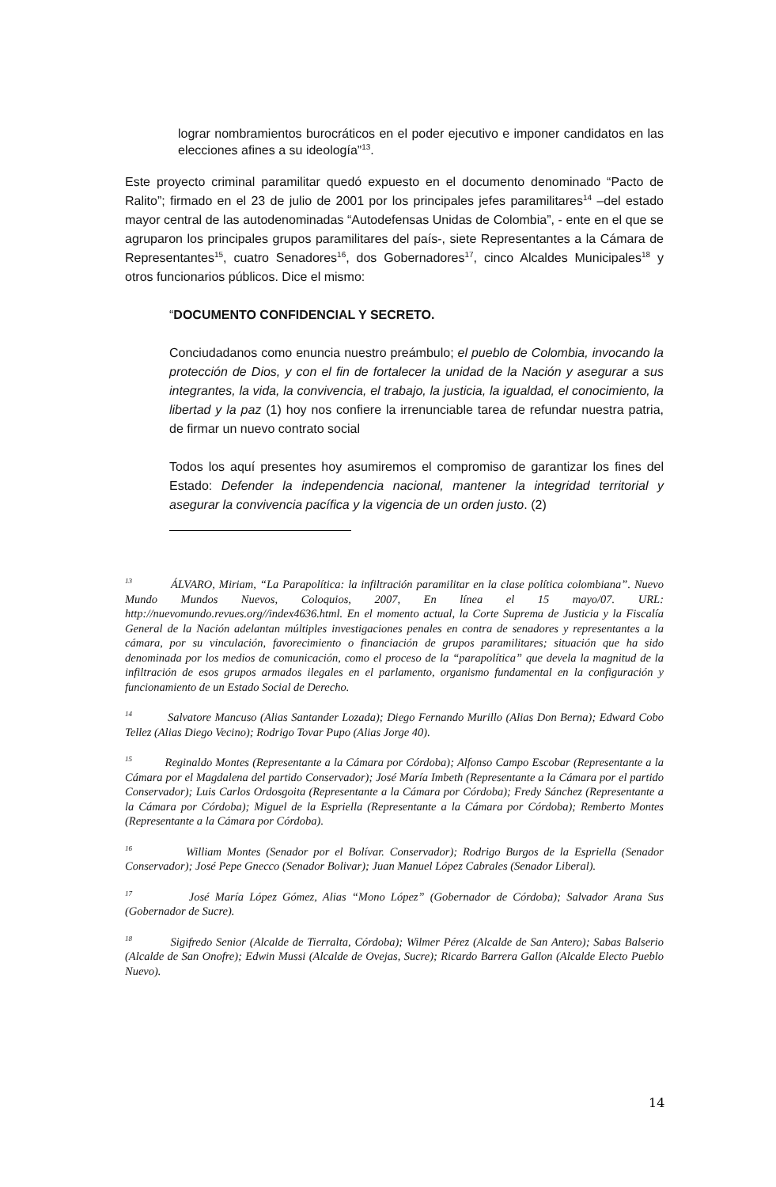lograr nombramientos burocráticos en el poder ejecutivo e imponer candidatos en las elecciones afines a su ideología”<sup>13</sup>.
Este proyecto criminal paramilitar quedó expuesto en el documento denominado “Pacto de Ralito”; firmado en el 23 de julio de 2001 por los principales jefes paramilitares<sup>14</sup> –del estado mayor central de las autodenominadas “Autodefensas Unidas de Colombia”, - ente en el que se agruparon los principales grupos paramilitares del país-, siete Representantes a la Cámara de Representantes<sup>15</sup>, cuatro Senadores<sup>16</sup>, dos Gobernadores<sup>17</sup>, cinco Alcaldes Municipales<sup>18</sup> y otros funcionarios públicos. Dice el mismo:
“DOCUMENTO CONFIDENCIAL Y SECRETO.
Conciudadanos como enuncia nuestro preámbulo; el pueblo de Colombia, invocando la protección de Dios, y con el fin de fortalecer la unidad de la Nación y asegurar a sus integrantes, la vida, la convivencia, el trabajo, la justicia, la igualdad, el conocimiento, la libertad y la paz (1) hoy nos confiere la irrenunciable tarea de refundar nuestra patria, de firmar un nuevo contrato social
Todos los aquí presentes hoy asumiremos el compromiso de garantizar los fines del Estado: Defender la independencia nacional, mantener la integridad territorial y asegurar la convivencia pacífica y la vigencia de un orden justo. (2)
<sup>13</sup> ÁLVARO, Miriam, “La Parapolítica: la infiltración paramilitar en la clase política colombiana”. Nuevo Mundo Mundos Nuevos, Coloquios, 2007, En línea el 15 mayo/07. URL: http://nuevomundo.revues.org//index4636.html. En el momento actual, la Corte Suprema de Justicia y la Fiscalía General de la Nación adelantan múltiples investigaciones penales en contra de senadores y representantes a la cámara, por su vinculación, favorecimiento o financiación de grupos paramilitares; situación que ha sido denominada por los medios de comunicación, como el proceso de la “parapolítica” que devela la magnitud de la infiltración de esos grupos armados ilegales en el parlamento, organismo fundamental en la configuración y funcionamiento de un Estado Social de Derecho.
<sup>14</sup> Salvatore Mancuso (Alias Santander Lozada); Diego Fernando Murillo (Alias Don Berna); Edward Cobo Tellez (Alias Diego Vecino); Rodrigo Tovar Pupo (Alias Jorge 40).
<sup>15</sup> Reginaldo Montes (Representante a la Cámara por Córdoba); Alfonso Campo Escobar (Representante a la Cámara por el Magdalena del partido Conservador); José María Imbeth (Representante a la Cámara por el partido Conservador); Luis Carlos Ordosgoita (Representante a la Cámara por Córdoba); Fredy Sánchez (Representante a la Cámara por Córdoba); Miguel de la Espriella (Representante a la Cámara por Córdoba); Remberto Montes (Representante a la Cámara por Córdoba).
<sup>16</sup> William Montes (Senador por el Bolívar. Conservador); Rodrigo Burgos de la Espriella (Senador Conservador); José Pepe Gnecco (Senador Bolivar); Juan Manuel López Cabrales (Senador Liberal).
<sup>17</sup> José María López Gómez, Alias “Mono López” (Gobernador de Córdoba); Salvador Arana Sus (Gobernador de Sucre).
<sup>18</sup> Sigifredo Senior (Alcalde de Tierralta, Córdoba); Wilmer Pérez (Alcalde de San Antero); Sabas Balserio (Alcalde de San Onofre); Edwin Mussi (Alcalde de Ovejas, Sucre); Ricardo Barrera Gallon (Alcalde Electo Pueblo Nuevo).
14